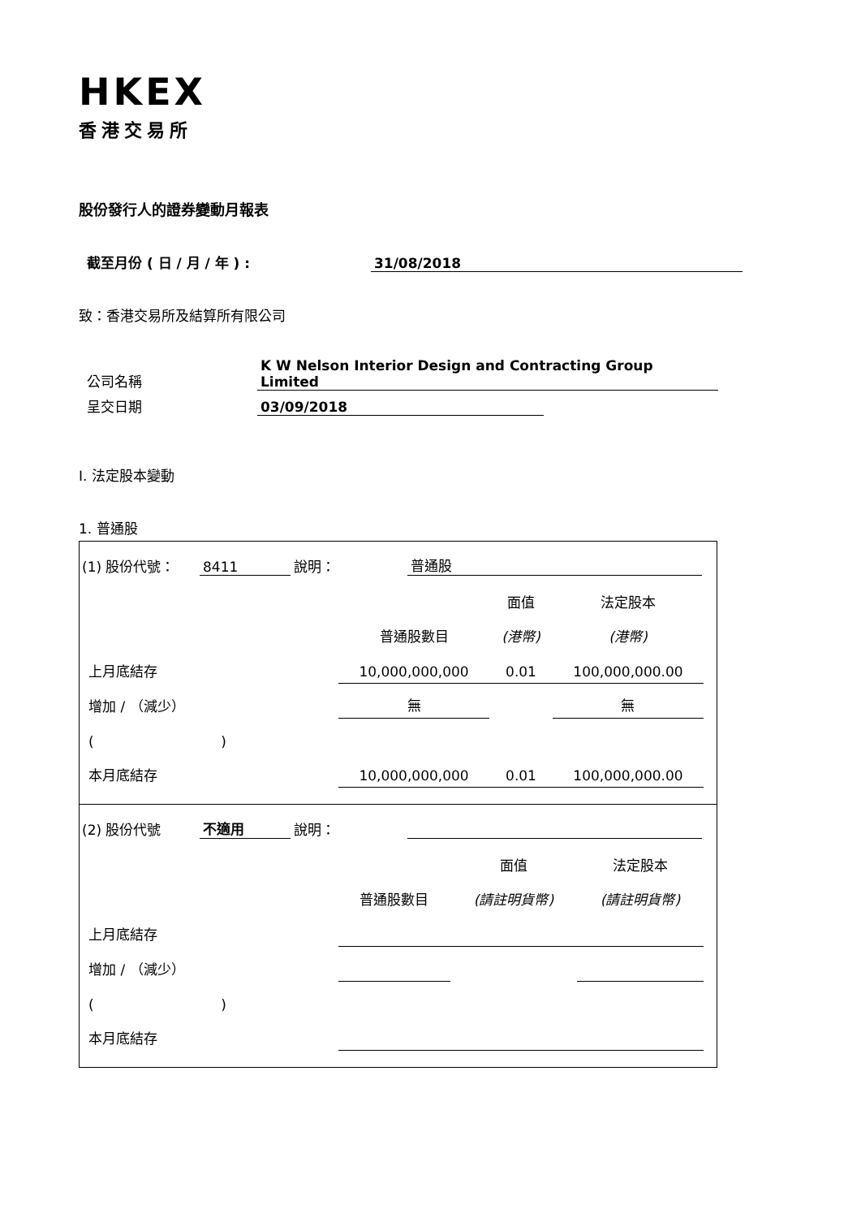HKEX
香港交易所
股份發行人的證券變動月報表
截至月份 ( 日 / 月 / 年 ) : 31/08/2018
致：香港交易所及結算所有限公司
公司名稱 K W Nelson Interior Design and Contracting Group Limited
呈交日期 03/09/2018
I. 法定股本變動
1. 普通股
(1) 股份代號： 8411 說明： 普通股
| | | 面值 | 法定股本 |
| | 普通股數目 | (港幣) | (港幣) |
| 上月底結存 | 10,000,000,000 | 0.01 | 100,000,000.00 |
| 增加 / （減少） | 無 | | 無 |
| ( ) | | | |
| 本月底結存 | 10,000,000,000 | 0.01 | 100,000,000.00 |
(2) 股份代號 不適用 說明：
| | | 面值 | 法定股本 |
| | 普通股數目 | (請註明貨幣) | (請註明貨幣) |
| 上月底結存 | | | |
| 增加 / （減少） | | | |
| ( ) | | | |
| 本月底結存 | | | |